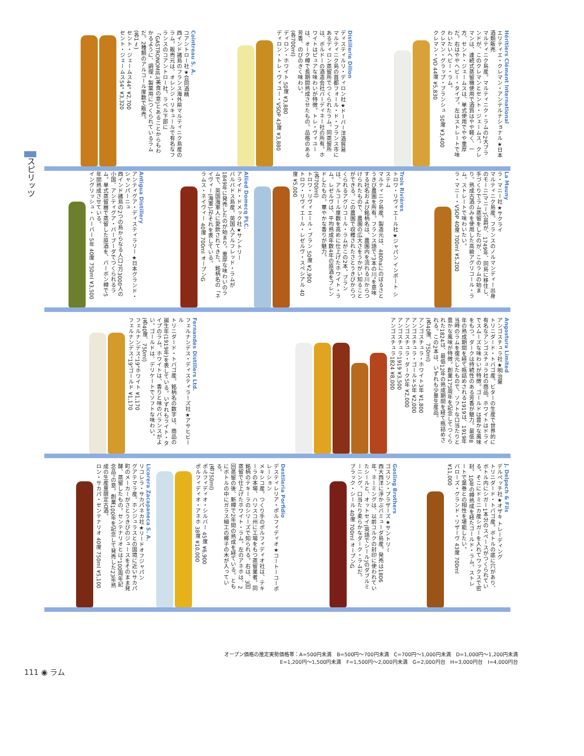スピリッツ
Héritiers Clément International
エリティエ・クレマン・アンテルナショナル★日本酒類販売
マルティニク島産。マルティニク・ラムの2大ブランドが、このクレマンとセント・ジェームス。クレマンは、連続式蒸留機使用で酒質はやや軽く、一方、セント・ジェームスは、単式使用でやや重厚だ。右はややヘビー・タイプ。左はストレートで味わいたいヘビー・ラム。
クレマン・グラップ・ブランシュ 50度 ¥3,400
クレマン・VO 44度 ¥5,830
Distillerie Dillon
ディスティルリ・ディロン社★ドーバー洋酒貿易
マルティニク島の首都フォール・ド・フランス市にあるディロン蒸留所でつくられたラム。同蒸留所は、ボルドーの酒造会社バーディネー社の所有。ホワイトはピュアな味わいが特徴。トレ・ヴィユーは、オーク樽で長期間熟成させたもの。品格のある芳香、のびのきく味わい。
(各700ml)
ディロン・ホワイト 50度 ¥3,880
ディロン・トレ・ヴィユー・VSOP 43度 ¥3,880
Cointreau S. A.
コアントロー社★合同酒精
西インド諸島のフランス海外県マルティニク島産のラム。販売元は、オレンジ・リキュールで有名なフランスのコアントロー社。ラベル下部に「GASTRONOMIE」(美食の意)とあることからもわかるように、調理・製菓用につくられているラムだ。2種類のアルコール度数で販売。
(各1ℓ)
セント・ジェームス44° ¥2,700
セント・ジェームス54° ¥3,320
La Mauny
ラ・マニー社★サクライ
マルティニク島産。フランスのノルマンディー出身のモーニ(マニー)公爵が、1749年、同島に移住し、手づくりでラム蒸留をしたのが、このラムの始まり。熟成古酒のみを使用した高級アグリコール・ラム。ストレートで味わいたい。
ラ・マニー・VSOP 40度 700ml ¥5,200
Trois Rivières
トロワ・リヴィエール社★ジャパン インポート システム
マルティニク島産。製造元は、480haにのぼるさとうきび農園を所有。フランス語で"3本の川"を意味する社名および銘柄名は、農園内を流れる川からつけられたもので、農園の広大さをうかがい知ることができる。この農園で収穫されたさとうきびからつくられるアグリコール・ラムがこの2本。ブランは、アルコール度数を高めに仕上げたホワイト・ラム。レゼルヴは、平均熟成年数4年の原酒をブレンドしたもの。華やかな香りが魅力。
(各700ml)
トロワ・リヴィエール・ブラン 50度 ¥2,900
トロワ・リヴィエール・レゼルヴ・スペシアル 40度 ¥5,000
Allied Domecq PLC.
アライド・ドメック社★サントリー
バルバドス島産。英国人アルフレッド・ラムが1849年に発売したのが始まり。重厚な味わいのラムで、英国海軍人に愛飲されてきた。銘柄名の「ネイヴィー(海軍)」がそれを表している。
ラムス・ネイヴィー 40度 700ml オープンG
Antigua Distillery
アンティグア・ディスティラリー★日本グランド・シャンパーニュ
西インド諸島の2つの島からなる人口7万3000人の小国、アンティグア・バーブーダでつくられるラム。単式蒸留器で蒸留した原酒を、バーボン樽で5年間熟成させている。
イングリッシュ・ハーバー5年 40度 750ml ¥3,500
Angostura Limited
アンゴスチュラ社★明治屋
トリニダード・トバゴ産。ビターの生産で世界的に有名なアンゴスチュラ社の商品。ホワイトはドライでスムーズな味わいが特徴。ゴールドは豊かな風味をもつ。ダークは持続性のある芳香が魅力。最低8年の熟成期間を経て瓶詰めされる1919は、1919年当時のラムを復元したもので、ソフトな口当たりと豊かな風味が特徴。創業175周年を記念してつくられた1824は、最低12年の熟成期間を経て瓶詰めされる。この2本は、いずれも少量生産品。
(各40度、750ml)
アンゴスチュラ・ホワイト3年 ¥1,800
アンゴスチュラ・ゴールド5年 ¥2,000
アンゴスチュラ・ダーク5年 ¥2,000
アンゴスチュラ1919 ¥3,500
アンゴスチュラ1824 ¥8,000
Fernandes Distillers Ltd.
フェルナンデス・ディスティラーズ社★アサヒビール
トリニダード・トバゴ産。銘柄名の数字は、商品の誕生年(1919年)を表している。いずれもライト・タイプのラム。ホワイトは、香りと味のバランスがよい。ゴールドは、デリケートでソフトな味わい。
(各40度、750ml)
フェルナンデス"19"ホワイト ¥1,170
フェルナンデス"19"ゴールド ¥1,170
J. Delpech & Fils
デルペッチ社★オザキ トレーディング
トリニダード・トバゴ産。ボトルの底に穴があり、ボトル内にシガー1本分のスペースがつくられている。そこにドミニカ産シガーを入れてワックスで密封。10年の樽熟成を経たゴールド・ラム。ストレートで葉巻との相性を堪能したい。
バローズ・グランド・リザーヴ 43度 700ml ¥11,000
Gosling Brothers
ゴスリン・ブラザーズ★サントリー
西大西洋に浮かぶバミューダ島産。発売は1806年。ネーミングは、以前コルクの封印に使われていたシールと、オットセイ(英語でシール)のダブルミーニング。口当たり柔らかなダーク・ラムだ。
ブラック・シール 40度 700ml オープンG
Destileria Porfidio
デスティレリア・ポルフィディオ★コートーコーポレーション
メキシコ産。つくり手のポルフィディオ社は、テキーラの本場、ハリスコ州に工場をもつ蒸留業者。同銘柄のテキーラのシリーズで知られる。右は、3回蒸留で仕上げたホワイト・ラム。左のアネホは、2回蒸留の後、新樽で2年間の熟成を経ている。ともにボトルの中にガラス細工の椰子の木が入っている。
(各750ml)
ポルフィディオ・シルバー 45度 ¥6,900
ポルフィディオ・アネホ 38度 ¥10,000
Licorera Zacapaneca S. A.
リコレラ・サカパネカ社★リードオフジャパン
グアテマラ産。ホンジュラスとの国境に近いサカパ町のメーカーがさとうきびのジュースをそのまま発酵、蒸留したもの。センテナリオとは"100周年記念品"の意。創業100年を記念して発売した23年熟成の生産量限定古酒。
ロン・サカパ・センテナリオ 40度 750ml ¥5,100
オープン価格の推定実勢価格帯：A=500円未満　B=500円～700円未満　C=700円～1,000円未満　D=1,000円～1,200円未満
E=1,200円～1,500円未満　F=1,500円～2,000円未満　G=2,000円台　H=3,000円台　I=4,000円台
111 ◉ ラム